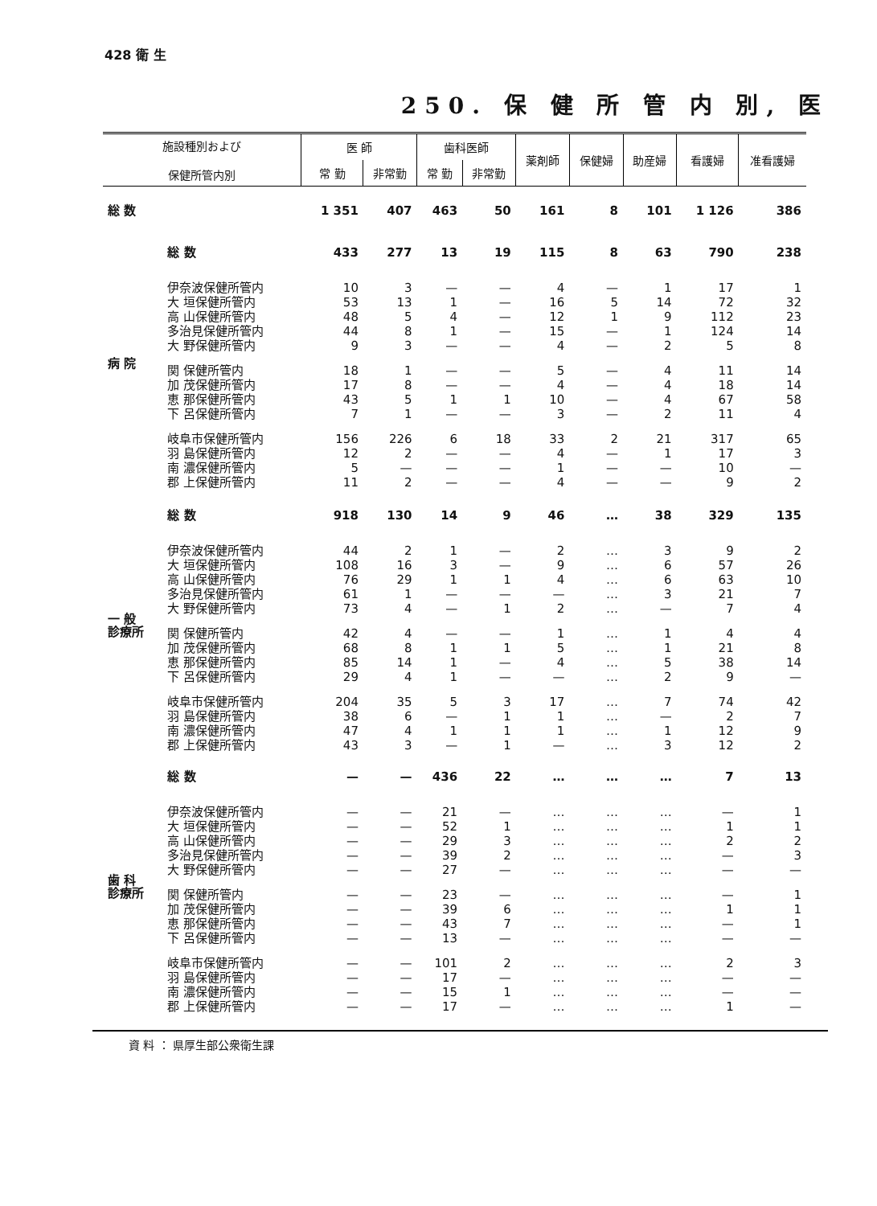428 衛 生
250. 保 健 所 管 内 別, 医
| 施設種別および 保健所管内別 | | 医 師 | | 歯科医師 | | 薬剤師 | 保健婦 | 助産婦 | 看護婦 | 准看護婦 |
| --- | --- | --- | --- | --- | --- | --- | --- | --- | --- | --- |
| | | 常 勤 | 非常勤 | 常 勤 | 非常勤 | | | | | |
| 総 数 | | 1 351 | 407 | 463 | 50 | 161 | 8 | 101 | 1 126 | 386 |
| 病 院 | 総 数 | 433 | 277 | 13 | 19 | 115 | 8 | 63 | 790 | 238 |
| | 伊奈波保健所管内 | 10 | 3 | — | — | 4 | — | 1 | 17 | 1 |
| | 大 垣保健所管内 | 53 | 13 | 1 | — | 16 | 5 | 14 | 72 | 32 |
| | 高 山保健所管内 | 48 | 5 | 4 | — | 12 | 1 | 9 | 112 | 23 |
| | 多治見保健所管内 | 44 | 8 | 1 | — | 15 | — | 1 | 124 | 14 |
| | 大 野保健所管内 | 9 | 3 | — | — | 4 | — | 2 | 5 | 8 |
| | 関 保健所管内 | 18 | 1 | — | — | 5 | — | 4 | 11 | 14 |
| | 加 茂保健所管内 | 17 | 8 | — | — | 4 | — | 4 | 18 | 14 |
| | 恵 那保健所管内 | 43 | 5 | 1 | 1 | 10 | — | 4 | 67 | 58 |
| | 下 呂保健所管内 | 7 | 1 | — | — | 3 | — | 2 | 11 | 4 |
| | 岐阜市保健所管内 | 156 | 226 | 6 | 18 | 33 | 2 | 21 | 317 | 65 |
| | 羽 島保健所管内 | 12 | 2 | — | — | 4 | — | 1 | 17 | 3 |
| | 南 濃保健所管内 | 5 | — | — | — | 1 | — | — | 10 | — |
| | 郡 上保健所管内 | 11 | 2 | — | — | 4 | — | — | 9 | 2 |
| 一 般 診療所 | 総 数 | 918 | 130 | 14 | 9 | 46 | … | 38 | 329 | 135 |
| | 伊奈波保健所管内 | 44 | 2 | 1 | — | 2 | … | 3 | 9 | 2 |
| | 大 垣保健所管内 | 108 | 16 | 3 | — | 9 | … | 6 | 57 | 26 |
| | 高 山保健所管内 | 76 | 29 | 1 | 1 | 4 | … | 6 | 63 | 10 |
| | 多治見保健所管内 | 61 | 1 | — | — | — | … | 3 | 21 | 7 |
| | 大 野保健所管内 | 73 | 4 | — | 1 | 2 | … | — | 7 | 4 |
| | 関 保健所管内 | 42 | 4 | — | — | 1 | … | 1 | 4 | 4 |
| | 加 茂保健所管内 | 68 | 8 | 1 | 1 | 5 | … | 1 | 21 | 8 |
| | 恵 那保健所管内 | 85 | 14 | 1 | — | 4 | … | 5 | 38 | 14 |
| | 下 呂保健所管内 | 29 | 4 | 1 | — | — | … | 2 | 9 | — |
| | 岐阜市保健所管内 | 204 | 35 | 5 | 3 | 17 | … | 7 | 74 | 42 |
| | 羽 島保健所管内 | 38 | 6 | — | 1 | 1 | … | — | 2 | 7 |
| | 南 濃保健所管内 | 47 | 4 | 1 | 1 | 1 | … | 1 | 12 | 9 |
| | 郡 上保健所管内 | 43 | 3 | — | 1 | — | … | 3 | 12 | 2 |
| 歯 科 診療所 | 総 数 | — | — | 436 | 22 | … | … | … | 7 | 13 |
| | 伊奈波保健所管内 | — | — | 21 | — | … | … | … | — | 1 |
| | 大 垣保健所管内 | — | — | 52 | 1 | … | … | … | 1 | 1 |
| | 高 山保健所管内 | — | — | 29 | 3 | … | … | … | 2 | 2 |
| | 多治見保健所管内 | — | — | 39 | 2 | … | … | … | — | 3 |
| | 大 野保健所管内 | — | — | 27 | — | … | … | … | — | — |
| | 関 保健所管内 | — | — | 23 | — | … | … | … | — | 1 |
| | 加 茂保健所管内 | — | — | 39 | 6 | … | … | … | 1 | 1 |
| | 恵 那保健所管内 | — | — | 43 | 7 | … | … | … | — | 1 |
| | 下 呂保健所管内 | — | — | 13 | — | … | … | … | — | — |
| | 岐阜市保健所管内 | — | — | 101 | 2 | … | … | … | 2 | 3 |
| | 羽 島保健所管内 | — | — | 17 | — | … | … | … | — | — |
| | 南 濃保健所管内 | — | — | 15 | 1 | … | … | … | — | — |
| | 郡 上保健所管内 | — | — | 17 | — | … | … | … | 1 | — |
資 料 ： 県厚生部公衆衛生課